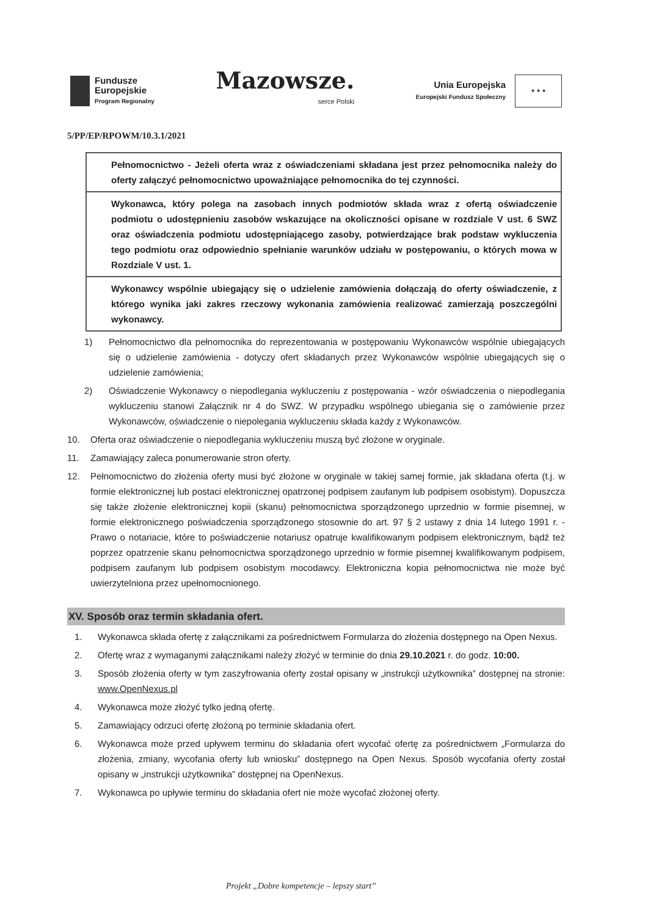Fundusze
Europejskie
Program Regionalny
Mazowsze.
serce Polski
Unia Europejska
Europejski Fundusz Społeczny
★ ★ ★
5/PP/EP/RPOWM/10.3.1/2021
| Pełnomocnictwo - Jeżeli oferta wraz z oświadczeniami składana jest przez pełnomocnika należy do oferty załączyć pełnomocnictwo upoważniające pełnomocnika do tej czynności. |
| Wykonawca, który polega na zasobach innych podmiotów składa wraz z ofertą oświadczenie podmiotu o udostępnieniu zasobów wskazujące na okoliczności opisane w rozdziale V ust. 6 SWZ oraz oświadczenia podmiotu udostępniającego zasoby, potwierdzające brak podstaw wykluczenia tego podmiotu oraz odpowiednio spełnianie warunków udziału w postępowaniu, o których mowa w Rozdziale V ust. 1. |
| Wykonawcy wspólnie ubiegający się o udzielenie zamówienia dołączają do oferty oświadczenie, z którego wynika jaki zakres rzeczowy wykonania zamówienia realizować zamierzają poszczególni wykonawcy. |
1) Pełnomocnictwo dla pełnomocnika do reprezentowania w postępowaniu Wykonawców wspólnie ubiegających się o udzielenie zamówienia - dotyczy ofert składanych przez Wykonawców wspólnie ubiegających się o udzielenie zamówienia;
2) Oświadczenie Wykonawcy o niepodlegania wykluczeniu z postępowania - wzór oświadczenia o niepodlegania wykluczeniu stanowi Załącznik nr 4 do SWZ. W przypadku wspólnego ubiegania się o zamówienie przez Wykonawców, oświadczenie o niepolegania wykluczeniu składa każdy z Wykonawców.
10. Oferta oraz oświadczenie o niepodlegania wykluczeniu muszą być złożone w oryginale.
11. Zamawiający zaleca ponumerowanie stron oferty.
12. Pełnomocnictwo do złożenia oferty musi być złożone w oryginale w takiej samej formie, jak składana oferta (t.j. w formie elektronicznej lub postaci elektronicznej opatrzonej podpisem zaufanym lub podpisem osobistym). Dopuszcza się także złożenie elektronicznej kopii (skanu) pełnomocnictwa sporządzonego uprzednio w formie pisemnej, w formie elektronicznego poświadczenia sporządzonego stosownie do art. 97 § 2 ustawy z dnia 14 lutego 1991 r. - Prawo o notariacie, które to poświadczenie notariusz opatruje kwalifikowanym podpisem elektronicznym, bądź też poprzez opatrzenie skanu pełnomocnictwa sporządzonego uprzednio w formie pisemnej kwalifikowanym podpisem, podpisem zaufanym lub podpisem osobistym mocodawcy. Elektroniczna kopia pełnomocnictwa nie może być uwierzytelniona przez upełnomocnionego.
XV. Sposób oraz termin składania ofert.
1. Wykonawca składa ofertę z załącznikami za pośrednictwem Formularza do złożenia dostępnego na Open Nexus.
2. Ofertę wraz z wymaganymi załącznikami należy złożyć w terminie do dnia 29.10.2021 r. do godz. 10:00.
3. Sposób złożenia oferty w tym zaszyfrowania oferty został opisany w „instrukcji użytkownika” dostępnej na stronie: www.OpenNexus.pl
4. Wykonawca może złożyć tylko jedną ofertę.
5. Zamawiający odrzuci ofertę złożoną po terminie składania ofert.
6. Wykonawca może przed upływem terminu do składania ofert wycofać ofertę za pośrednictwem „Formularza do złożenia, zmiany, wycofania oferty lub wniosku” dostępnego na Open Nexus. Sposób wycofania oferty został opisany w „instrukcji użytkownika” dostępnej na OpenNexus.
7. Wykonawca po upływie terminu do składania ofert nie może wycofać złożonej oferty.
Projekt „Dobre kompetencje – lepszy start”